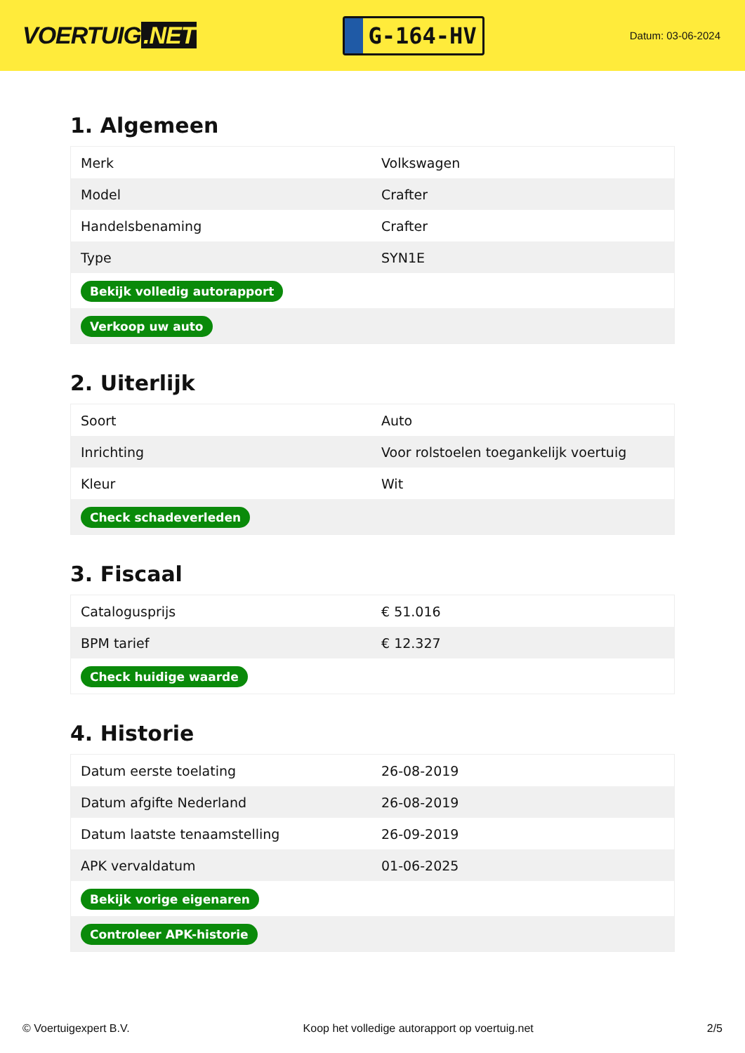VOERTUIG.NET
G-164-HV
Datum: 03-06-2024
1. Algemeen
| Merk | Volkswagen |
| Model | Crafter |
| Handelsbenaming | Crafter |
| Type | SYN1E |
| Bekijk volledig autorapport | |
| Verkoop uw auto | |
2. Uiterlijk
| Soort | Auto |
| Inrichting | Voor rolstoelen toegankelijk voertuig |
| Kleur | Wit |
| Check schadeverleden | |
3. Fiscaal
| Catalogusprijs | € 51.016 |
| BPM tarief | € 12.327 |
| Check huidige waarde | |
4. Historie
| Datum eerste toelating | 26-08-2019 |
| Datum afgifte Nederland | 26-08-2019 |
| Datum laatste tenaamstelling | 26-09-2019 |
| APK vervaldatum | 01-06-2025 |
| Bekijk vorige eigenaren | |
| Controleer APK-historie | |
© Voertuigexpert B.V. Koop het volledige autorapport op voertuig.net 2/5